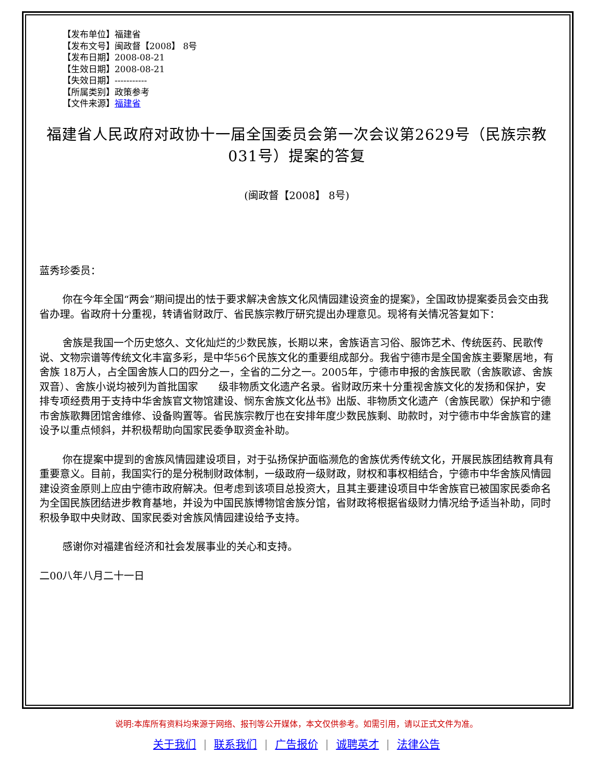【发布单位】福建省
【发布文号】闽政督【2008】 8号
【发布日期】2008-08-21
【生效日期】2008-08-21
【失效日期】-----------
【所属类别】政策参考
【文件来源】福建省
福建省人民政府对政协十一届全国委员会第一次会议第2629号（民族宗教031号）提案的答复
(闽政督【2008】 8号)
蓝秀珍委员：
你在今年全国“两会”期间提出的怯于要求解决舍族文化风情园建设资金的提案》，全国政协提案委员会交由我省办理。省政府十分重视，转请省财政厅、省民族宗教厅研究提出办理意见。现将有关情况答复如下：
舍族是我国一个历史悠久、文化灿烂的少数民族，长期以来，舍族语言习俗、服饰艺术、传统医药、民歌传说、文物宗谱等传统文化丰富多彩，是中华56个民族文化的重要组成部分。我省宁德市是全国舍族主要聚居地，有舍族 18万人，占全国舍族人口的四分之一，全省的二分之一。2005年，宁德市申报的舍族民歌（舍族歌谚、舍族双音）、舍族小说均被列为首批国家　　级非物质文化遗产名录。省财政历来十分重视舍族文化的发扬和保护，安排专项经费用于支持中华舍族官文物馆建设、悯东舍族文化丛书》出版、非物质文化遗产（舍族民歌）保护和宁德市舍族歌舞团馆舍维修、设备购置等。省民族宗教厅也在安排年度少数民族剩、助款时，对宁德市中华舍族官的建设予以重点倾斜，并积极帮助向国家民委争取资金补助。
你在提案中提到的舍族风情园建设项目，对于弘扬保护面临濒危的舍族优秀传统文化，开展民族团结教育具有重要意义。目前，我国实行的是分税制财政体制，一级政府一级财政，财权和事权相结合，宁德市中华舍族风情园建设资金原则上应由宁德市政府解决。但考虑到该项目总投资大，且其主要建设项目中华舍族官已被国家民委命名为全国民族团结进步教育基地，并设为中国民族博物馆舍族分馆，省财政将根据省级财力情况给予适当补助，同时积极争取中央财政、国家民委对舍族风情园建设给予支持。
感谢你对福建省经济和社会发展事业的关心和支持。
二00八年八月二十一日
说明:本库所有资料均来源于网络、报刊等公开媒体，本文仅供参考。如需引用，请以正式文件为准。
关于我们 | 联系我们 | 广告报价 | 诚聘英才 | 法律公告